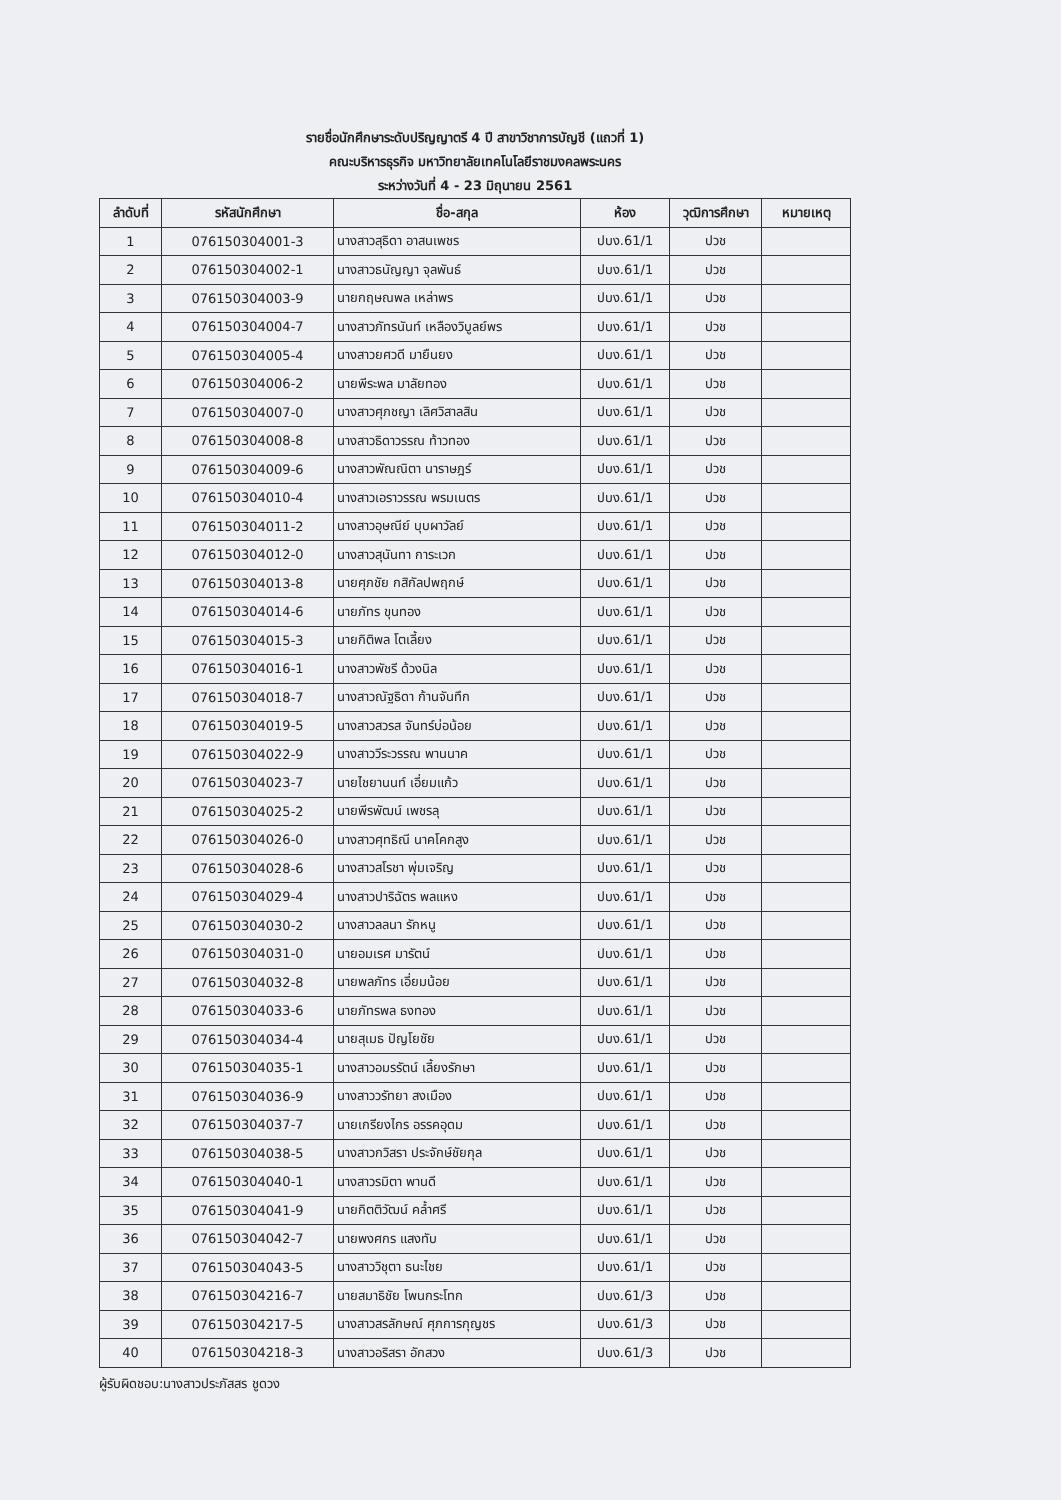รายชื่อนักศึกษาระดับปริญญาตรี 4 ปี สาขาวิชาการบัญชี (แถวที่ 1)
คณะบริหารธุรกิจ มหาวิทยาลัยเทคโนโลยีราชมงคลพระนคร
ระหว่างวันที่ 4 - 23 มิถุนายน 2561
| ลำดับที่ | รหัสนักศึกษา | ชื่อ-สกุล | ห้อง | วุฒิการศึกษา | หมายเหตุ |
| --- | --- | --- | --- | --- | --- |
| 1 | 076150304001-3 | นางสาวสุธิดา อาสนเพชร | ปบง.61/1 | ปวช | |
| 2 | 076150304002-1 | นางสาวธนัญญา จุลพันธ์ | ปบง.61/1 | ปวช | |
| 3 | 076150304003-9 | นายกฤษณพล เหล่าพร | ปบง.61/1 | ปวช | |
| 4 | 076150304004-7 | นางสาวภัทรนันท์ เหลืองวิบูลย์พร | ปบง.61/1 | ปวช | |
| 5 | 076150304005-4 | นางสาวยศวดี มายืนยง | ปบง.61/1 | ปวช | |
| 6 | 076150304006-2 | นายพีระพล มาลัยทอง | ปบง.61/1 | ปวช | |
| 7 | 076150304007-0 | นางสาวศุภชญา เลิศวิสาลสิน | ปบง.61/1 | ปวช | |
| 8 | 076150304008-8 | นางสาวธิดาวรรณ ท้าวทอง | ปบง.61/1 | ปวช | |
| 9 | 076150304009-6 | นางสาวพัณณิตา นาราษฎร์ | ปบง.61/1 | ปวช | |
| 10 | 076150304010-4 | นางสาวเอราวรรณ พรมเนตร | ปบง.61/1 | ปวช | |
| 11 | 076150304011-2 | นางสาวอุษณีย์ บุบผาวัลย์ | ปบง.61/1 | ปวช | |
| 12 | 076150304012-0 | นางสาวสุนันทา การะเวก | ปบง.61/1 | ปวช | |
| 13 | 076150304013-8 | นายศุภชัย กสิกัลปพฤกษ์ | ปบง.61/1 | ปวช | |
| 14 | 076150304014-6 | นายภัทร ขุนทอง | ปบง.61/1 | ปวช | |
| 15 | 076150304015-3 | นายกิติพล โตเลี้ยง | ปบง.61/1 | ปวช | |
| 16 | 076150304016-1 | นางสาวพัชรี ด้วงนิล | ปบง.61/1 | ปวช | |
| 17 | 076150304018-7 | นางสาวณัฐธิดา ก้านจันทึก | ปบง.61/1 | ปวช | |
| 18 | 076150304019-5 | นางสาวสวรส จันทร์บ่อน้อย | ปบง.61/1 | ปวช | |
| 19 | 076150304022-9 | นางสาววีระวรรณ พานนาค | ปบง.61/1 | ปวช | |
| 20 | 076150304023-7 | นายไชยานนท์ เอี่ยมแก้ว | ปบง.61/1 | ปวช | |
| 21 | 076150304025-2 | นายพีรพัฒน์ เพชรลุ | ปบง.61/1 | ปวช | |
| 22 | 076150304026-0 | นางสาวศุทธิณี นาคโคกสูง | ปบง.61/1 | ปวช | |
| 23 | 076150304028-6 | นางสาวสโรชา พุ่มเจริญ | ปบง.61/1 | ปวช | |
| 24 | 076150304029-4 | นางสาวปาริฉัตร พลแหง | ปบง.61/1 | ปวช | |
| 25 | 076150304030-2 | นางสาวลลนา รักหนู | ปบง.61/1 | ปวช | |
| 26 | 076150304031-0 | นายอมเรศ มารัตน์ | ปบง.61/1 | ปวช | |
| 27 | 076150304032-8 | นายพลภัทร เอี่ยมน้อย | ปบง.61/1 | ปวช | |
| 28 | 076150304033-6 | นายภัทรพล ธงทอง | ปบง.61/1 | ปวช | |
| 29 | 076150304034-4 | นายสุเมธ ปัญโยชัย | ปบง.61/1 | ปวช | |
| 30 | 076150304035-1 | นางสาวอมรรัตน์ เลี้ยงรักษา | ปบง.61/1 | ปวช | |
| 31 | 076150304036-9 | นางสาววรัทยา สงเมือง | ปบง.61/1 | ปวช | |
| 32 | 076150304037-7 | นายเกรียงไกร อรรคอุดม | ปบง.61/1 | ปวช | |
| 33 | 076150304038-5 | นางสาวกวิสรา ประจักษ์ชัยกุล | ปบง.61/1 | ปวช | |
| 34 | 076150304040-1 | นางสาวรมิตา พานดี | ปบง.61/1 | ปวช | |
| 35 | 076150304041-9 | นายกิตติวัฒน์ คล้ำศรี | ปบง.61/1 | ปวช | |
| 36 | 076150304042-7 | นายพงศกร แสงทับ | ปบง.61/1 | ปวช | |
| 37 | 076150304043-5 | นางสาววิชุตา ธนะไชย | ปบง.61/1 | ปวช | |
| 38 | 076150304216-7 | นายสมาธิชัย โพนกระโทก | ปบง.61/3 | ปวช | |
| 39 | 076150304217-5 | นางสาวสรลักษณ์ ศุภการกุญชร | ปบง.61/3 | ปวช | |
| 40 | 076150304218-3 | นางสาวอริสรา อักสวง | ปบง.61/3 | ปวช | |
ผู้รับผิดชอบ:นางสาวประภัสสร ชูดวง